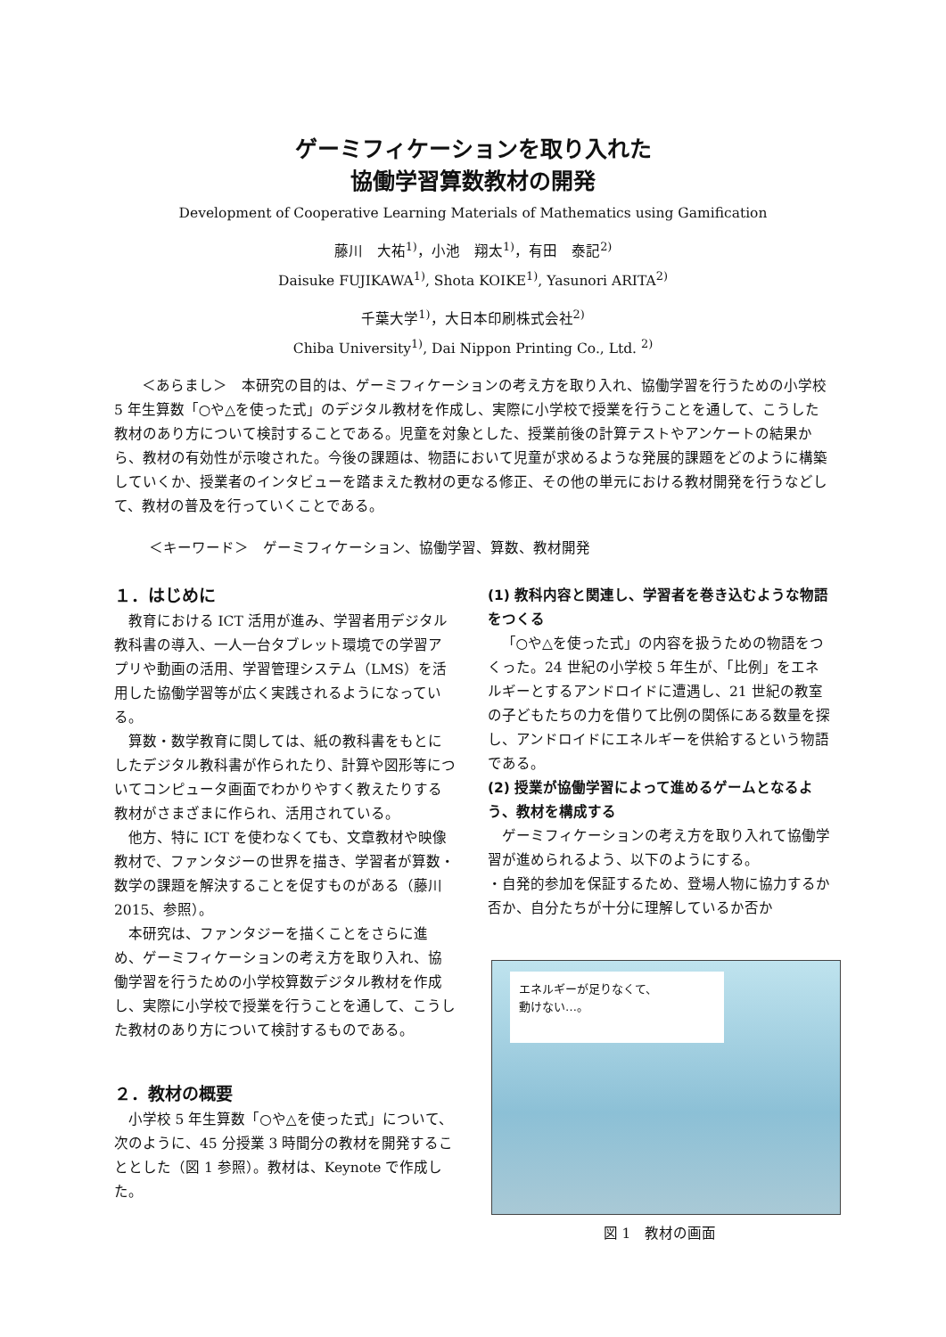ゲーミフィケーションを取り入れた
協働学習算数教材の開発
Development of Cooperative Learning Materials of Mathematics using Gamification
藤川　大祐<sup>1)</sup>，小池　翔太<sup>1)</sup>，有田　泰記<sup>2)</sup>
Daisuke FUJIKAWA<sup>1)</sup>, Shota KOIKE<sup>1)</sup>, Yasunori ARITA<sup>2)</sup>
千葉大学<sup>1)</sup>，大日本印刷株式会社<sup>2)</sup>
Chiba University<sup>1)</sup>, Dai Nippon Printing Co., Ltd. <sup>2)</sup>
＜あらまし＞　本研究の目的は、ゲーミフィケーションの考え方を取り入れ、協働学習を行うための小学校 5 年生算数「○や△を使った式」のデジタル教材を作成し、実際に小学校で授業を行うことを通して、こうした教材のあり方について検討することである。児童を対象とした、授業前後の計算テストやアンケートの結果から、教材の有効性が示唆された。今後の課題は、物語において児童が求めるような発展的課題をどのように構築していくか、授業者のインタビューを踏まえた教材の更なる修正、その他の単元における教材開発を行うなどして、教材の普及を行っていくことである。
＜キーワード＞　ゲーミフィケーション、協働学習、算数、教材開発
１．はじめに
教育における ICT 活用が進み、学習者用デジタル教科書の導入、一人一台タブレット環境での学習アプリや動画の活用、学習管理システム（LMS）を活用した協働学習等が広く実践されるようになっている。
算数・数学教育に関しては、紙の教科書をもとにしたデジタル教科書が作られたり、計算や図形等についてコンピュータ画面でわかりやすく教えたりする教材がさまざまに作られ、活用されている。
他方、特に ICT を使わなくても、文章教材や映像教材で、ファンタジーの世界を描き、学習者が算数・数学の課題を解決することを促すものがある（藤川 2015、参照）。
本研究は、ファンタジーを描くことをさらに進め、ゲーミフィケーションの考え方を取り入れ、協働学習を行うための小学校算数デジタル教材を作成し、実際に小学校で授業を行うことを通して、こうした教材のあり方について検討するものである。
２．教材の概要
小学校 5 年生算数「○や△を使った式」について、次のように、45 分授業 3 時間分の教材を開発することとした（図 1 参照）。教材は、Keynote で作成した。
(1) 教科内容と関連し、学習者を巻き込むような物語をつくる
「○や△を使った式」の内容を扱うための物語をつくった。24 世紀の小学校 5 年生が、「比例」をエネルギーとするアンドロイドに遭遇し、21 世紀の教室の子どもたちの力を借りて比例の関係にある数量を探し、アンドロイドにエネルギーを供給するという物語である。
(2) 授業が協働学習によって進めるゲームとなるよう、教材を構成する
ゲーミフィケーションの考え方を取り入れて協働学習が進められるよう、以下のようにする。
・自発的参加を保証するため、登場人物に協力するか否か、自分たちが十分に理解しているか否か
エネルギーが足りなくて、
動けない…。
図 1　教材の画面